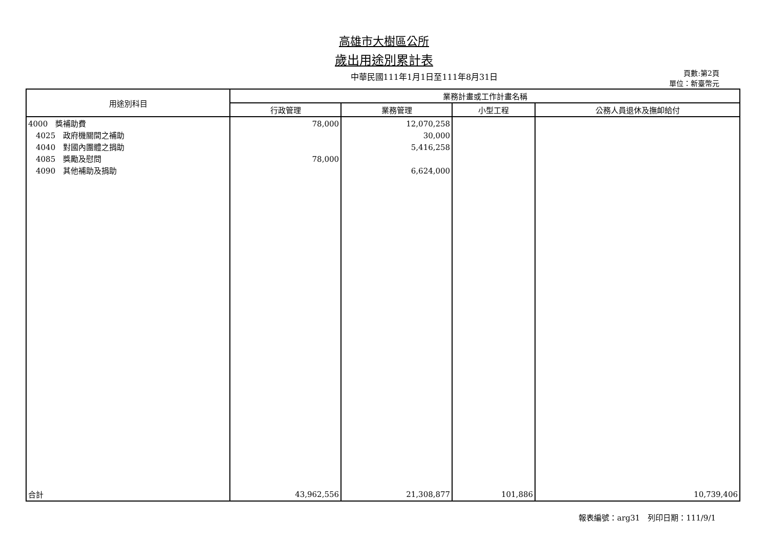高雄市大樹區公所
歲出用途別累計表
中華民國111年1月1日至111年8月31日
頁數:第2頁
單位：新臺幣元
| 用途別科目 | 業務計畫或工作計畫名稱 | | | |
| --- | --- | --- | --- | --- |
| | 行政管理 | 業務管理 | 小型工程 | 公務人員退休及撫卹給付 |
| 4000 獎補助費 4025 政府機關間之補助 4040 對國內團體之捐助 4085 獎勵及慰問 4090 其他補助及捐助 | 78,000 78,000 | 12,070,258 30,000 5,416,258 6,624,000 | | |
| 合計 | 43,962,556 | 21,308,877 | 101,886 | 10,739,406 |
報表編號：arg31　列印日期：111/9/1